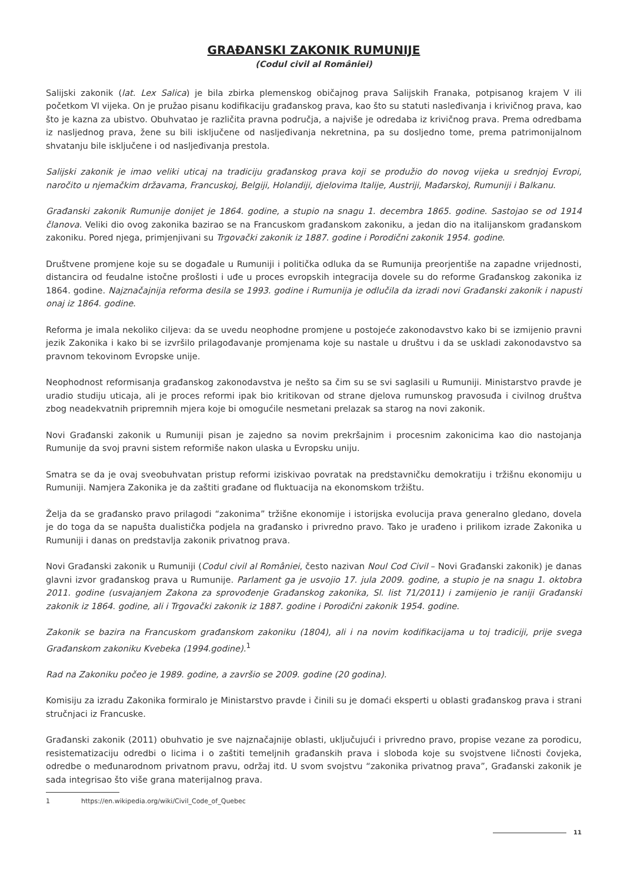GRAĐANSKI ZAKONIK RUMUNIJE
(Codul civil al României)
Salijski zakonik (lat. Lex Salica) je bila zbirka plemenskog običajnog prava Salijskih Franaka, potpisanog krajem V ili početkom VI vijeka. On je pružao pisanu kodifikaciju građanskog prava, kao što su statuti nasleđivanja i krivičnog prava, kao što je kazna za ubistvo. Obuhvatao je različita pravna područja, a najviše je odredaba iz krivičnog prava. Prema odredbama iz nasljednog prava, žene su bili isključene od nasljeđivanja nekretnina, pa su dosljedno tome, prema patrimonijalnom shvatanju bile isključene i od nasljeđivanja prestola.
Salijski zakonik je imao veliki uticaj na tradiciju građanskog prava koji se produžio do novog vijeka u srednjoj Evropi, naročito u njemačkim državama, Francuskoj, Belgiji, Holandiji, djelovima Italije, Austriji, Mađarskoj, Rumuniji i Balkanu.
Građanski zakonik Rumunije donijet je 1864. godine, a stupio na snagu 1. decembra 1865. godine. Sastojao se od 1914 članova. Veliki dio ovog zakonika bazirao se na Francuskom građanskom zakoniku, a jedan dio na italijanskom građanskom zakoniku. Pored njega, primjenjivani su Trgovački zakonik iz 1887. godine i Porodični zakonik 1954. godine.
Društvene promjene koje su se događale u Rumuniji i politička odluka da se Rumunija preorjentiše na zapadne vrijednosti, distancira od feudalne istočne prošlosti i uđe u proces evropskih integracija dovele su do reforme Građanskog zakonika iz 1864. godine. Najznačajnija reforma desila se 1993. godine i Rumunija je odlučila da izradi novi Građanski zakonik i napusti onaj iz 1864. godine.
Reforma je imala nekoliko ciljeva: da se uvedu neophodne promjene u postojeće zakonodavstvo kako bi se izmijenio pravni jezik Zakonika i kako bi se izvršilo prilagođavanje promjenama koje su nastale u društvu i da se uskladi zakonodavstvo sa pravnom tekovinom Evropske unije.
Neophodnost reformisanja građanskog zakonodavstva je nešto sa čim su se svi saglasili u Rumuniji. Ministarstvo pravde je uradio studiju uticaja, ali je proces reformi ipak bio kritikovan od strane djelova rumunskog pravosuđa i civilnog društva zbog neadekvatnih pripremnih mjera koje bi omogućile nesmetani prelazak sa starog na novi zakonik.
Novi Građanski zakonik u Rumuniji pisan je zajedno sa novim prekršajnim i procesnim zakonicima kao dio nastojanja Rumunije da svoj pravni sistem reformiše nakon ulaska u Evropsku uniju.
Smatra se da je ovaj sveobuhvatan pristup reformi iziskivao povratak na predstavničku demokratiju i tržišnu ekonomiju u Rumuniji. Namjera Zakonika je da zaštiti građane od fluktuacija na ekonomskom tržištu.
Želja da se građansko pravo prilagodi “zakonima” tržišne ekonomije i istorijska evolucija prava generalno gledano, dovela je do toga da se napušta dualistička podjela na građansko i privredno pravo. Tako je urađeno i prilikom izrade Zakonika u Rumuniji i danas on predstavlja zakonik privatnog prava.
Novi Građanski zakonik u Rumuniji (Codul civil al României, često nazivan Noul Cod Civil – Novi Građanski zakonik) je danas glavni izvor građanskog prava u Rumunije. Parlament ga je usvojio 17. jula 2009. godine, a stupio je na snagu 1. oktobra 2011. godine (usvajanjem Zakona za sprovođenje Građanskog zakonika, Sl. list 71/2011) i zamijenio je raniji Građanski zakonik iz 1864. godine, ali i Trgovački zakonik iz 1887. godine i Porodični zakonik 1954. godine.
Zakonik se bazira na Francuskom građanskom zakoniku (1804), ali i na novim kodifikacijama u toj tradiciji, prije svega Građanskom zakoniku Kvebeka (1994.godine).<sup>1</sup>
Rad na Zakoniku počeo je 1989. godine, a završio se 2009. godine (20 godina).
Komisiju za izradu Zakonika formiralo je Ministarstvo pravde i činili su je domaći eksperti u oblasti građanskog prava i strani stručnjaci iz Francuske.
Građanski zakonik (2011) obuhvatio je sve najznačajnije oblasti, uključujući i privredno pravo, propise vezane za porodicu, resistematizaciju odredbi o licima i o zaštiti temeljnih građanskih prava i sloboda koje su svojstvene ličnosti čovjeka, odredbe o međunarodnom privatnom pravu, održaj itd. U svom svojstvu “zakonika privatnog prava”, Građanski zakonik je sada integrisao što više grana materijalnog prava.
1 https://en.wikipedia.org/wiki/Civil_Code_of_Quebec
11